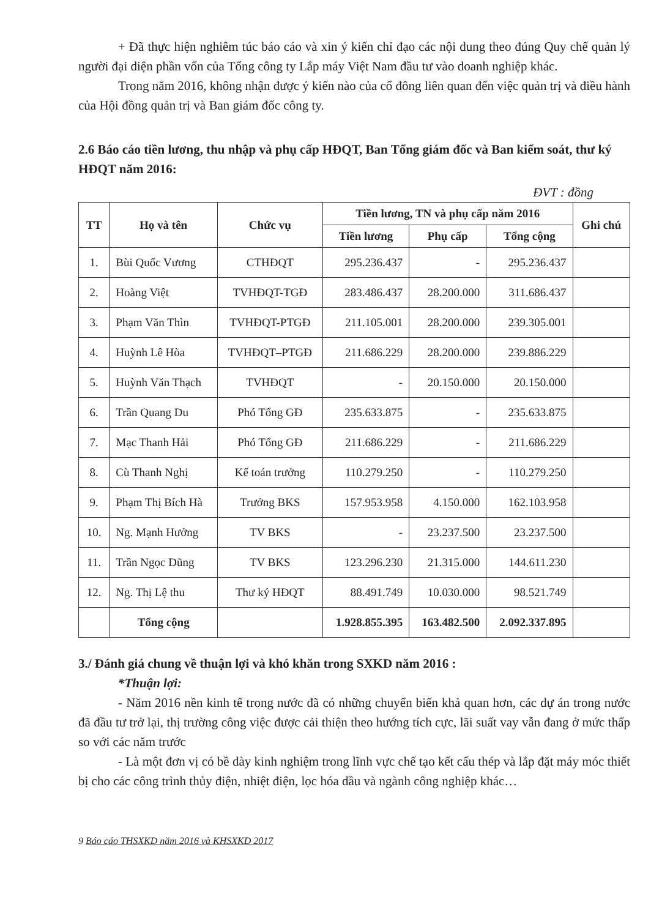+ Đã thực hiện nghiêm túc báo cáo và xin ý kiến chỉ đạo các nội dung theo đúng Quy chế quản lý người đại diện phần vốn của Tổng công ty Lắp máy Việt Nam đầu tư vào doanh nghiệp khác.
Trong năm 2016, không nhận được ý kiến nào của cổ đông liên quan đến việc quản trị và điều hành của Hội đồng quản trị và Ban giám đốc công ty.
2.6 Báo cáo tiền lương, thu nhập và phụ cấp HĐQT, Ban Tổng giám đốc và Ban kiểm soát, thư ký HĐQT năm 2016:
ĐVT : đồng
| TT | Họ và tên | Chức vụ | Tiền lương, TN và phụ cấp năm 2016 | | | Ghi chú |
| --- | --- | --- | --- | --- | --- | --- |
| | | | Tiền lương | Phụ cấp | Tổng cộng | |
| 1. | Bùi Quốc Vương | CTHĐQT | 295.236.437 | - | 295.236.437 | |
| 2. | Hoàng Việt | TVHĐQT-TGĐ | 283.486.437 | 28.200.000 | 311.686.437 | |
| 3. | Phạm Văn Thìn | TVHĐQT-PTGĐ | 211.105.001 | 28.200.000 | 239.305.001 | |
| 4. | Huỳnh Lê Hòa | TVHĐQT–PTGĐ | 211.686.229 | 28.200.000 | 239.886.229 | |
| 5. | Huỳnh Văn Thạch | TVHĐQT | - | 20.150.000 | 20.150.000 | |
| 6. | Trần Quang Du | Phó Tổng GĐ | 235.633.875 | - | 235.633.875 | |
| 7. | Mạc Thanh Hải | Phó Tổng GĐ | 211.686.229 | - | 211.686.229 | |
| 8. | Cù Thanh Nghị | Kế toán trưởng | 110.279.250 | - | 110.279.250 | |
| 9. | Phạm Thị Bích Hà | Trưởng BKS | 157.953.958 | 4.150.000 | 162.103.958 | |
| 10. | Ng. Mạnh Hưởng | TV BKS | - | 23.237.500 | 23.237.500 | |
| 11. | Trần Ngọc Dũng | TV BKS | 123.296.230 | 21.315.000 | 144.611.230 | |
| 12. | Ng. Thị Lệ thu | Thư ký HĐQT | 88.491.749 | 10.030.000 | 98.521.749 | |
| | Tổng cộng | | 1.928.855.395 | 163.482.500 | 2.092.337.895 | |
3./ Đánh giá chung về thuận lợi và khó khăn trong SXKD năm 2016 :
*Thuận lợi:
- Năm 2016 nền kinh tế trong nước đã có những chuyển biến khả quan hơn, các dự án trong nước đã đầu tư trở lại, thị trường công việc được cải thiện theo hướng tích cực, lãi suất vay vẫn đang ở mức thấp so với các năm trước
- Là một đơn vị có bề dày kinh nghiệm trong lĩnh vực chế tạo kết cấu thép và lắp đặt máy móc thiết bị cho các công trình thủy điện, nhiệt điện, lọc hóa dầu và ngành công nghiệp khác…
9 Báo cáo THSXKD năm 2016 và KHSXKD 2017